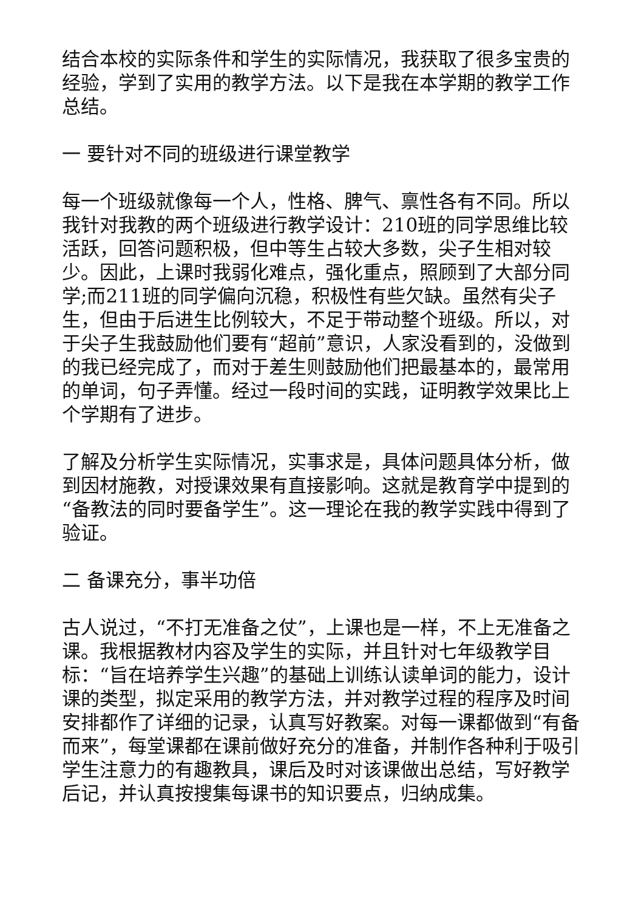结合本校的实际条件和学生的实际情况，我获取了很多宝贵的经验，学到了实用的教学方法。以下是我在本学期的教学工作总结。
一 要针对不同的班级进行课堂教学
每一个班级就像每一个人，性格、脾气、禀性各有不同。所以我针对我教的两个班级进行教学设计：210班的同学思维比较活跃，回答问题积极，但中等生占较大多数，尖子生相对较少。因此，上课时我弱化难点，强化重点，照顾到了大部分同学;而211班的同学偏向沉稳，积极性有些欠缺。虽然有尖子生，但由于后进生比例较大，不足于带动整个班级。所以，对于尖子生我鼓励他们要有“超前”意识，人家没看到的，没做到的我已经完成了，而对于差生则鼓励他们把最基本的，最常用的单词，句子弄懂。经过一段时间的实践，证明教学效果比上个学期有了进步。
了解及分析学生实际情况，实事求是，具体问题具体分析，做到因材施教，对授课效果有直接影响。这就是教育学中提到的“备教法的同时要备学生”。这一理论在我的教学实践中得到了验证。
二 备课充分，事半功倍
古人说过，“不打无准备之仗”，上课也是一样，不上无准备之课。我根据教材内容及学生的实际，并且针对七年级教学目标：“旨在培养学生兴趣”的基础上训练认读单词的能力，设计课的类型，拟定采用的教学方法，并对教学过程的程序及时间安排都作了详细的记录，认真写好教案。对每一课都做到“有备而来”，每堂课都在课前做好充分的准备，并制作各种利于吸引学生注意力的有趣教具，课后及时对该课做出总结，写好教学后记，并认真按搜集每课书的知识要点，归纳成集。